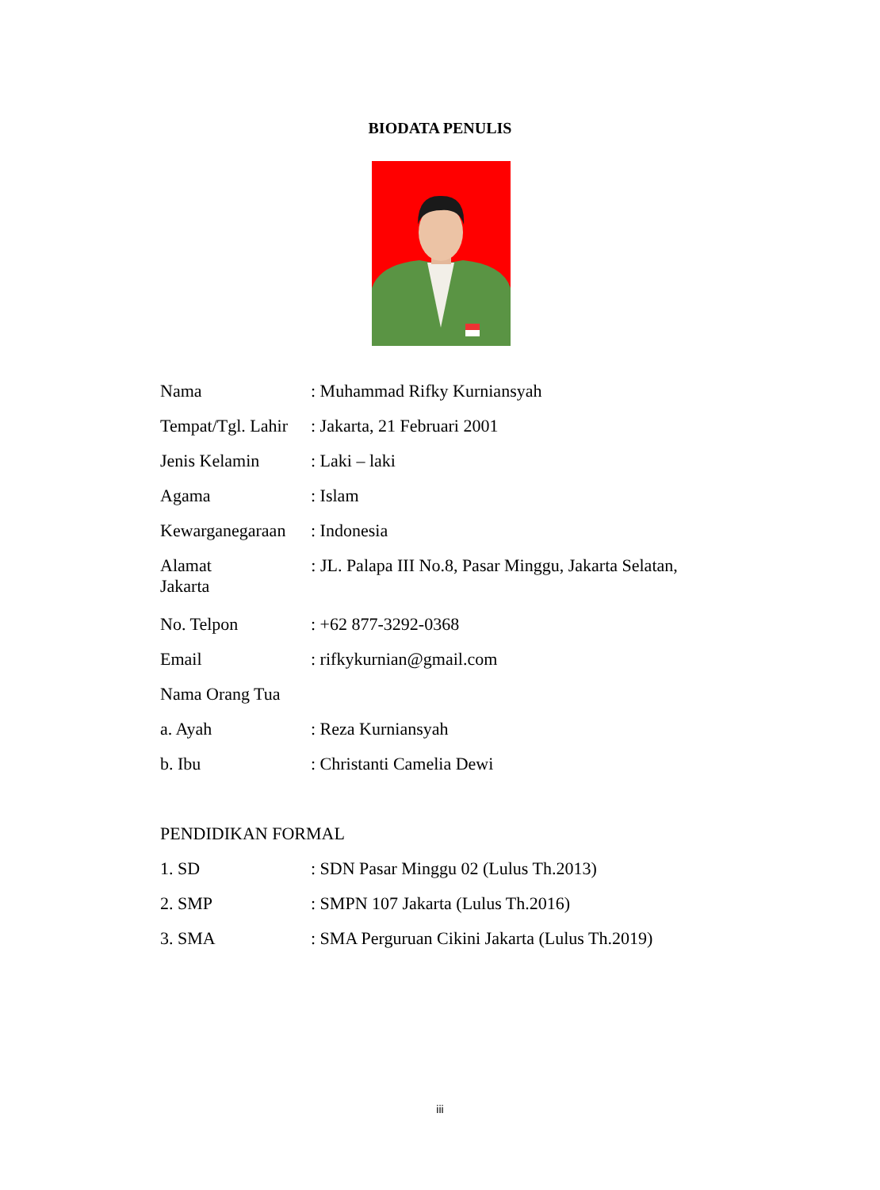BIODATA PENULIS
Nama : Muhammad Rifky Kurniansyah
Tempat/Tgl. Lahir
: Jakarta, 21 Februari 2001
Jenis Kelamin : Laki – laki
Agama : Islam
Kewarganegaraan
: Indonesia
Alamat : JL. Palapa III No.8, Pasar Minggu, Jakarta Selatan,
Jakarta
No. Telpon : +62 877-3292-0368
Email : rifkykurnian@gmail.com
Nama Orang Tua
a. Ayah : Reza Kurniansyah
b. Ibu : Christanti Camelia Dewi
PENDIDIKAN FORMAL
1. SD : SDN Pasar Minggu 02 (Lulus Th.2013)
2. SMP : SMPN 107 Jakarta (Lulus Th.2016)
3. SMA : SMA Perguruan Cikini Jakarta (Lulus Th.2019)
iii